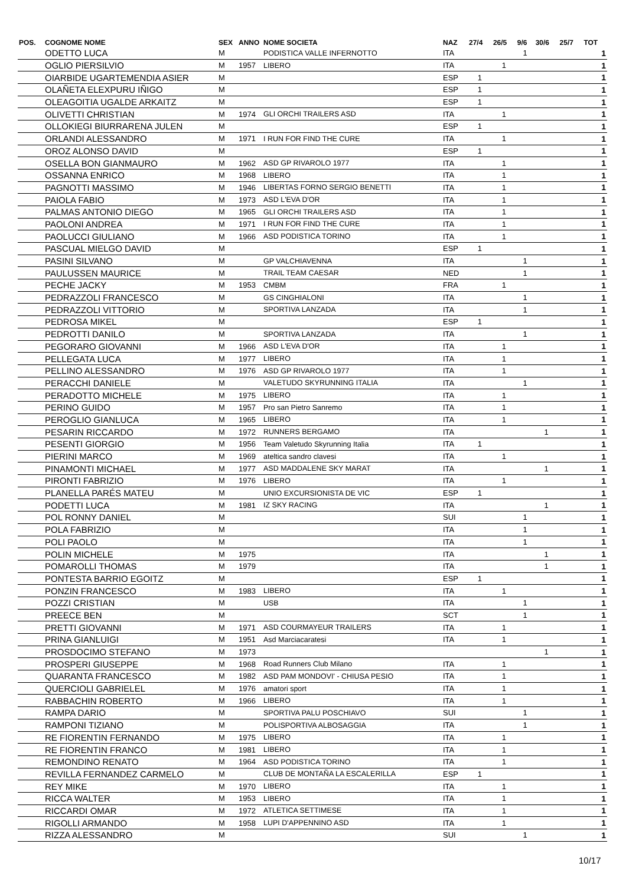| POS. | COGNOME NOME | SEX | ANNO | NOME SOCIETA | NAZ | 27/4 | 26/5 | 9/6 | 30/6 | 25/7 | TOT |
| --- | --- | --- | --- | --- | --- | --- | --- | --- | --- | --- | --- |
| | ODETTO LUCA | M | | PODISTICA VALLE INFERNOTTO | ITA | | | 1 | | | 1 |
| | OGLIO PIERSILVIO | M | 1957 | LIBERO | ITA | | 1 | | | | 1 |
| | OIARBIDE UGARTEMENDIA ASIER | M | | | ESP | 1 | | | | | 1 |
| | OLAÑETA ELEXPURU IÑIGO | M | | | ESP | 1 | | | | | 1 |
| | OLEAGOITIA UGALDE ARKAITZ | M | | | ESP | 1 | | | | | 1 |
| | OLIVETTI CHRISTIAN | M | 1974 | GLI ORCHI TRAILERS ASD | ITA | | 1 | | | | 1 |
| | OLLOKIEGI BIURRARENA JULEN | M | | | ESP | 1 | | | | | 1 |
| | ORLANDI ALESSANDRO | M | 1971 | I RUN FOR FIND THE CURE | ITA | | 1 | | | | 1 |
| | OROZ ALONSO DAVID | M | | | ESP | 1 | | | | | 1 |
| | OSELLA BON GIANMAURO | M | 1962 | ASD GP RIVAROLO 1977 | ITA | | 1 | | | | 1 |
| | OSSANNA ENRICO | M | 1968 | LIBERO | ITA | | 1 | | | | 1 |
| | PAGNOTTI MASSIMO | M | 1946 | LIBERTAS FORNO SERGIO BENETTI | ITA | | 1 | | | | 1 |
| | PAIOLA FABIO | M | 1973 | ASD L'EVA D'OR | ITA | | 1 | | | | 1 |
| | PALMAS ANTONIO DIEGO | M | 1965 | GLI ORCHI TRAILERS ASD | ITA | | 1 | | | | 1 |
| | PAOLONI ANDREA | M | 1971 | I RUN FOR FIND THE CURE | ITA | | 1 | | | | 1 |
| | PAOLUCCI GIULIANO | M | 1966 | ASD PODISTICA TORINO | ITA | | 1 | | | | 1 |
| | PASCUAL MIELGO DAVID | M | | | ESP | 1 | | | | | 1 |
| | PASINI SILVANO | M | | GP VALCHIAVENNA | ITA | | | 1 | | | 1 |
| | PAULUSSEN MAURICE | M | | TRAIL TEAM CAESAR | NED | | | 1 | | | 1 |
| | PECHE JACKY | M | 1953 | CMBM | FRA | | 1 | | | | 1 |
| | PEDRAZZOLI FRANCESCO | M | | GS CINGHIALONI | ITA | | | 1 | | | 1 |
| | PEDRAZZOLI VITTORIO | M | | SPORTIVA LANZADA | ITA | | | 1 | | | 1 |
| | PEDROSA MIKEL | M | | | ESP | 1 | | | | | 1 |
| | PEDROTTI DANILO | M | | SPORTIVA LANZADA | ITA | | | 1 | | | 1 |
| | PEGORARO GIOVANNI | M | 1966 | ASD L'EVA D'OR | ITA | | 1 | | | | 1 |
| | PELLEGATA LUCA | M | 1977 | LIBERO | ITA | | 1 | | | | 1 |
| | PELLINO ALESSANDRO | M | 1976 | ASD GP RIVAROLO 1977 | ITA | | 1 | | | | 1 |
| | PERACCHI DANIELE | M | | VALETUDO SKYRUNNING ITALIA | ITA | | | 1 | | | 1 |
| | PERADOTTO MICHELE | M | 1975 | LIBERO | ITA | | 1 | | | | 1 |
| | PERINO GUIDO | M | 1957 | Pro san Pietro Sanremo | ITA | | 1 | | | | 1 |
| | PEROGLIO GIANLUCA | M | 1965 | LIBERO | ITA | | 1 | | | | 1 |
| | PESARIN RICCARDO | M | 1972 | RUNNERS BERGAMO | ITA | | | | 1 | | 1 |
| | PESENTI GIORGIO | M | 1956 | Team Valetudo Skyrunning Italia | ITA | 1 | | | | | 1 |
| | PIERINI MARCO | M | 1969 | ateltica sandro clavesi | ITA | | 1 | | | | 1 |
| | PINAMONTI MICHAEL | M | 1977 | ASD MADDALENE SKY MARAT | ITA | | | | 1 | | 1 |
| | PIRONTI FABRIZIO | M | 1976 | LIBERO | ITA | | 1 | | | | 1 |
| | PLANELLA PARÉS MATEU | M | | UNIO EXCURSIONISTA DE VIC | ESP | 1 | | | | | 1 |
| | PODETTI LUCA | M | 1981 | IZ SKY RACING | ITA | | | | 1 | | 1 |
| | POL RONNY DANIEL | M | | | SUI | | | 1 | | | 1 |
| | POLA FABRIZIO | M | | | ITA | | | 1 | | | 1 |
| | POLI PAOLO | M | | | ITA | | | 1 | | | 1 |
| | POLIN MICHELE | M | 1975 | | ITA | | | | 1 | | 1 |
| | POMAROLLI THOMAS | M | 1979 | | ITA | | | | 1 | | 1 |
| | PONTESTA BARRIO EGOITZ | M | | | ESP | 1 | | | | | 1 |
| | PONZIN FRANCESCO | M | 1983 | LIBERO | ITA | | 1 | | | | 1 |
| | POZZI CRISTIAN | M | | USB | ITA | | | 1 | | | 1 |
| | PREECE BEN | M | | | SCT | | | 1 | | | 1 |
| | PRETTI GIOVANNI | M | 1971 | ASD COURMAYEUR TRAILERS | ITA | | 1 | | | | 1 |
| | PRINA GIANLUIGI | M | 1951 | Asd Marciacaratesi | ITA | | 1 | | | | 1 |
| | PROSDOCIMO STEFANO | M | 1973 | | | | | | 1 | | 1 |
| | PROSPERI GIUSEPPE | M | 1968 | Road Runners Club Milano | ITA | | 1 | | | | 1 |
| | QUARANTA FRANCESCO | M | 1982 | ASD PAM MONDOVI' - CHIUSA PESIO | ITA | | 1 | | | | 1 |
| | QUERCIOLI GABRIELEL | M | 1976 | amatori sport | ITA | | 1 | | | | 1 |
| | RABBACHIN ROBERTO | M | 1966 | LIBERO | ITA | | 1 | | | | 1 |
| | RAMPA DARIO | M | | SPORTIVA PALU POSCHIAVO | SUI | | | 1 | | | 1 |
| | RAMPONI TIZIANO | M | | POLISPORTIVA ALBOSAGGIA | ITA | | | 1 | | | 1 |
| | RE FIORENTIN FERNANDO | M | 1975 | LIBERO | ITA | | 1 | | | | 1 |
| | RE FIORENTIN FRANCO | M | 1981 | LIBERO | ITA | | 1 | | | | 1 |
| | REMONDINO RENATO | M | 1964 | ASD PODISTICA TORINO | ITA | | 1 | | | | 1 |
| | REVILLA FERNANDEZ CARMELO | M | | CLUB DE MONTAÑA LA ESCALERILLA | ESP | 1 | | | | | 1 |
| | REY MIKE | M | 1970 | LIBERO | ITA | | 1 | | | | 1 |
| | RICCA WALTER | M | 1953 | LIBERO | ITA | | 1 | | | | 1 |
| | RICCARDI OMAR | M | 1972 | ATLETICA SETTIMESE | ITA | | 1 | | | | 1 |
| | RIGOLLI ARMANDO | M | 1958 | LUPI D'APPENNINO ASD | ITA | | 1 | | | | 1 |
| | RIZZA ALESSANDRO | M | | | SUI | | | 1 | | | 1 |
10/17